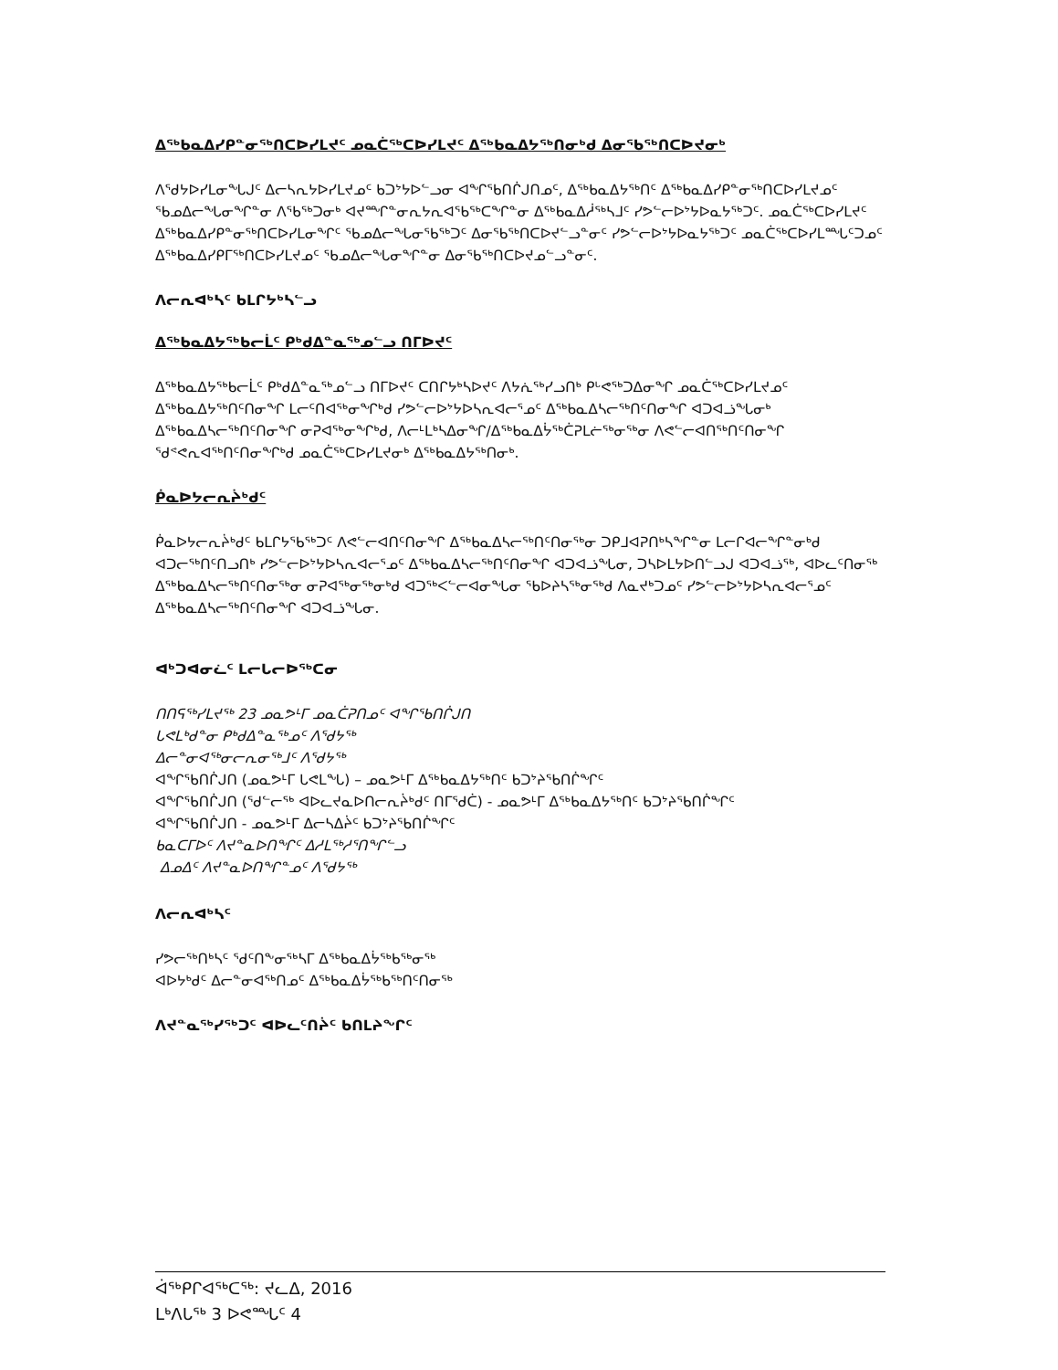ᐃᖅᑲᓇᐃᓯᑭᓐᓂᖅᑎᑕᐅᓯᒪᔪᑦ ᓄᓇᑖᖅᑕᐅᓯᒪᔪᑦ ᐃᖅᑲᓇᐃᔭᖅᑎᓂᒃᑯ ᐃᓂᖃᖅᑎᑕᐅᔪᓂᒃ
ᐱᖁᔭᐅᓯᒪᓂᖓᒍᑦ ᐃᓕᓴᕆᔭᐅᓯᒪᔪᓄᑦ ᑲᑐᔾᔭᐅᓪᓗᓂ ᐊᖏᖃᑎᒌᒍᑎᓄᑦ, ᐃᖅᑲᓇᐃᔭᖅᑎᑦ ᐃᖅᑲᓇᐃᓯᑭᓐᓂᖅᑎᑕᐅᓯᒪᔪᓄᑦ ᖃᓄᐃᓕᖓᓂᖏᓐᓂ ᐱᖃᖅᑐᓂᒃ ᐊᔪᙱᓐᓂᕆᔭᕆᐊᖃᖅᑕᖏᓐᓂ ᐃᖅᑲᓇᐃᓲᖅᓴᒧᑦ ᓯᕗᓪᓕᐅᔾᔭᐅᓇᔭᖅᑐᑦ. ᓄᓇᑖᖅᑕᐅᓯᒪᔪᑦ ᐃᖅᑲᓇᐃᓯᑭᓐᓂᖅᑎᑕᐅᓯᒪᓂᖏᑦ ᖃᓄᐃᓕᖓᓂᖃᖅᑐᑦ ᐃᓂᖃᖅᑎᑕᐅᔪᓪᓗᓐᓂᑦ ᓯᕗᓪᓕᐅᔾᔭᐅᓇᔭᖅᑐᑦ ᓄᓇᑖᖅᑕᐅᓯᒪᙵᑦᑐᓄᑦ ᐃᖅᑲᓇᐃᓯᑭᒥᖅᑎᑕᐅᓯᒪᔪᓄᑦ ᖃᓄᐃᓕᖓᓂᖏᓐᓂ ᐃᓂᖃᖅᑎᑕᐅᔪᓄᓪᓗᓐᓂᑦ.
ᐱᓕᕆᐊᒃᓴᑦ ᑲᒪᒋᔭᒃᓴᓪᓗ
ᐃᖅᑲᓇᐃᔭᖅᑲᓕᒫᑦ ᑭᒃᑯᐃᓐᓇᖅᓄᓪᓗ ᑎᒥᐅᔪᑦ
ᐃᖅᑲᓇᐃᔭᖅᑲᓕᒫᑦ ᑭᒃᑯᐃᓐᓇᖅᓄᓪᓗ ᑎᒥᐅᔪᑦ ᑕᑎᒋᔭᒃᓴᐅᔪᑦ ᐱᔭᕇᖅᓯᓗᑎᒃ ᑭᒡᕙᖅᑐᐃᓂᖏ ᓄᓇᑖᖅᑕᐅᓯᒪᔪᓄᑦ ᐃᖅᑲᓇᐃᔭᖅᑎᑦᑎᓂᖏ ᒪᓕᑦᑎᐊᖅᓂᖏᒃᑯ ᓯᕗᓪᓕᐅᔾᔭᐅᓴᕆᐊᓕᕐᓄᑦ ᐃᖅᑲᓇᐃᓴᓕᖅᑎᑦᑎᓂᖏ ᐊᑐᐊᓘᖓᓂᒃ ᐃᖅᑲᓇᐃᓴᓕᖅᑎᑦᑎᓂᖏ ᓂᕈᐊᖅᓂᖏᒃᑯ, ᐱᓕᒻᒪᒃᓴᐃᓂᖏ/ᐃᖅᑲᓇᐃᔮᖅᑖᕈᒪᓖᖅᓂᖅᓂ ᐱᕙᓪᓕᐊᑎᖅᑎᑦᑎᓂᖏ ᖁᕝᕙᕆᐊᖅᑎᑦᑎᓂᖏᒃᑯ ᓄᓇᑖᖅᑕᐅᓯᒪᔪᓂᒃ ᐃᖅᑲᓇᐃᔭᖅᑎᓂᒃ.
ᑮᓇᐅᔭᓕᕆᔩᒃᑯᑦ
ᑮᓇᐅᔭᓕᕆᔩᒃᑯᑦ ᑲᒪᒋᔭᖃᖅᑐᑦ ᐱᕙᓪᓕᐊᑎᑦᑎᓂᖏ ᐃᖅᑲᓇᐃᓴᓕᖅᑎᑦᑎᓂᖅᓂ ᑐᑭᒧᐊᕈᑎᒃᓴᖏᓐᓂ ᒪᓕᒋᐊᓕᖏᓐᓂᒃᑯ ᐊᑐᓕᖅᑎᑦᑎᓗᑎᒃ ᓯᕗᓪᓕᐅᔾᔭᐅᓴᕆᐊᓕᕐᓄᑦ ᐃᖅᑲᓇᐃᓴᓕᖅᑎᑦᑎᓂᖏ ᐊᑐᐊᓘᖓᓂ, ᑐᓴᐅᒪᔭᐅᑎᓪᓗᒍ ᐊᑐᐊᓘᖅ, ᐊᐅᓚᑦᑎᓂᖅ ᐃᖅᑲᓇᐃᓴᓕᖅᑎᑦᑎᓂᖅᓂ ᓂᕈᐊᖅᓂᖅᓂᒃᑯ ᐊᑐᖅᐸᓪᓕᐊᓂᖓᓂ ᖃᐅᔨᓴᖅᓂᖅᑯ ᐱᓇᔪᒃᑐᓄᑦ ᓯᕗᓪᓕᐅᔾᔭᐅᓴᕆᐊᓕᕐᓄᑦ ᐃᖅᑲᓇᐃᓴᓕᖅᑎᑦᑎᓂᖏ ᐊᑐᐊᓘᖓᓂ.
ᐊᒃᑐᐊᓂᓛᑦ ᒪᓕᒐᓕᐅᖅᑕᓂ
ᑎᑎᕋᖅᓯᒪᔪᖅ 23 ᓄᓇᕗᒻᒥ ᓄᓇᑖᕈᑎᓄᑦ ᐊᖏᖃᑎᒌᒍᑎ
ᒐᕙᒪᒃᑯᓐᓂ ᑭᒃᑯᐃᓐᓇᖅᓄᑦ ᐱᖁᔭᖅ
ᐃᓕᓐᓂᐊᖅᓂᓕᕆᓂᖅᒧᑦ ᐱᖁᔭᖅ
ᐊᖏᖃᑎᒌᒍᑎ (ᓄᓇᕗᒻᒥ ᒐᕙᒪᖓ) – ᓄᓇᕗᒻᒥ ᐃᖅᑲᓇᐃᔭᖅᑎᑦ ᑲᑐᔾᔨᖃᑎᒌᖏᑦ
ᐊᖏᖃᑎᒌᒍᑎ (ᖁᓪᓕᖅ ᐊᐅᓚᔪᓇᐅᑎᓕᕆᔩᒃᑯᑦ ᑎᒥᖁᑖ) - ᓄᓇᕗᒻᒥ ᐃᖅᑲᓇᐃᔭᖅᑎᑦ ᑲᑐᔾᔨᖃᑎᒌᖏᑦ
ᐊᖏᖃᑎᒌᒍᑎ - ᓄᓇᕗᒻᒥ ᐃᓕᓴᐃᔩᑦ ᑲᑐᔾᔨᖃᑎᒌᖏᑦ
ᑲᓇᑕᒥᐅᑦ ᐱᔪᓐᓇᐅᑎᖏᑦ ᐃᓱᒪᖅᓱᕐᑎᖏᓪᓗ
ᐃᓄᐃᑦ ᐱᔪᓐᓇᐅᑎᖏᓐᓄᑦ ᐱᖁᔭᖅ
ᐱᓕᕆᐊᒃᓴᑦ
ᓯᕗᓕᖅᑎᒃᓴᑦ ᖁᑦᑎᖕᓂᖅᓴᒥ ᐃᖅᑲᓇᐃᔮᖅᑲᖅᓂᖅ
ᐊᐅᔭᒃᑯᑦ ᐃᓕᓐᓂᐊᖅᑎᓄᑦ ᐃᖅᑲᓇᐃᔮᖅᑲᖅᑎᑦᑎᓂᖅ
ᐱᔪᓐᓇᖅᓯᖅᑐᑦ ᐊᐅᓚᑦᑎᔩᑦ ᑲᑎᒪᔨᖏᑦ
ᐋᖅᑭᒋᐊᖅᑕᖅ: ᔪᓚᐃ, 2016
ᒪᒃᐱᒐᖅ 3 ᐅᕙᙵᑦ 4